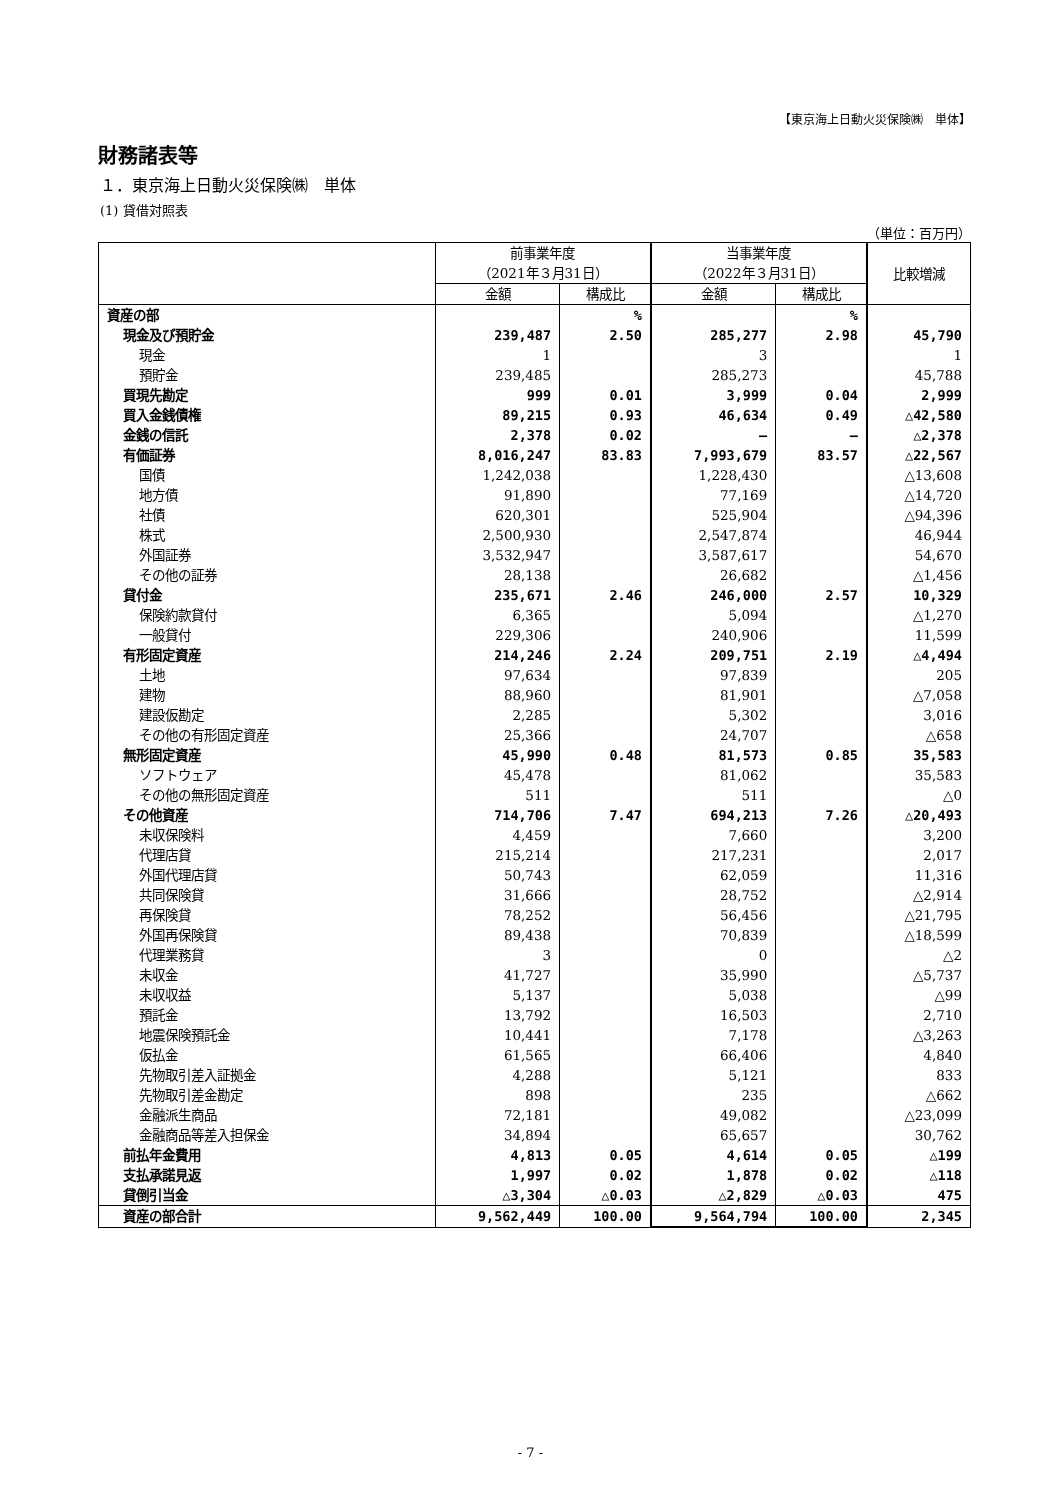【東京海上日動火災保険㈱　単体】
財務諸表等
１．東京海上日動火災保険㈱　単体
(1) 貸借対照表
（単位：百万円）
| | 前事業年度 （2021年３月31日） | | 当事業年度 （2022年３月31日） | | 比較増減 |
| --- | --- | --- | --- | --- | --- |
| | 金額 | 構成比 | 金額 | 構成比 | |
| 資産の部 | | % | | % | |
| 現金及び預貯金 | 239,487 | 2.50 | 285,277 | 2.98 | 45,790 |
| 現金 | 1 | | 3 | | 1 |
| 預貯金 | 239,485 | | 285,273 | | 45,788 |
| 買現先勘定 | 999 | 0.01 | 3,999 | 0.04 | 2,999 |
| 買入金銭債権 | 89,215 | 0.93 | 46,634 | 0.49 | △42,580 |
| 金銭の信託 | 2,378 | 0.02 | ― | ― | △2,378 |
| 有価証券 | 8,016,247 | 83.83 | 7,993,679 | 83.57 | △22,567 |
| 国債 | 1,242,038 | | 1,228,430 | | △13,608 |
| 地方債 | 91,890 | | 77,169 | | △14,720 |
| 社債 | 620,301 | | 525,904 | | △94,396 |
| 株式 | 2,500,930 | | 2,547,874 | | 46,944 |
| 外国証券 | 3,532,947 | | 3,587,617 | | 54,670 |
| その他の証券 | 28,138 | | 26,682 | | △1,456 |
| 貸付金 | 235,671 | 2.46 | 246,000 | 2.57 | 10,329 |
| 保険約款貸付 | 6,365 | | 5,094 | | △1,270 |
| 一般貸付 | 229,306 | | 240,906 | | 11,599 |
| 有形固定資産 | 214,246 | 2.24 | 209,751 | 2.19 | △4,494 |
| 土地 | 97,634 | | 97,839 | | 205 |
| 建物 | 88,960 | | 81,901 | | △7,058 |
| 建設仮勘定 | 2,285 | | 5,302 | | 3,016 |
| その他の有形固定資産 | 25,366 | | 24,707 | | △658 |
| 無形固定資産 | 45,990 | 0.48 | 81,573 | 0.85 | 35,583 |
| ソフトウェア | 45,478 | | 81,062 | | 35,583 |
| その他の無形固定資産 | 511 | | 511 | | △0 |
| その他資産 | 714,706 | 7.47 | 694,213 | 7.26 | △20,493 |
| 未収保険料 | 4,459 | | 7,660 | | 3,200 |
| 代理店貸 | 215,214 | | 217,231 | | 2,017 |
| 外国代理店貸 | 50,743 | | 62,059 | | 11,316 |
| 共同保険貸 | 31,666 | | 28,752 | | △2,914 |
| 再保険貸 | 78,252 | | 56,456 | | △21,795 |
| 外国再保険貸 | 89,438 | | 70,839 | | △18,599 |
| 代理業務貸 | 3 | | 0 | | △2 |
| 未収金 | 41,727 | | 35,990 | | △5,737 |
| 未収収益 | 5,137 | | 5,038 | | △99 |
| 預託金 | 13,792 | | 16,503 | | 2,710 |
| 地震保険預託金 | 10,441 | | 7,178 | | △3,263 |
| 仮払金 | 61,565 | | 66,406 | | 4,840 |
| 先物取引差入証拠金 | 4,288 | | 5,121 | | 833 |
| 先物取引差金勘定 | 898 | | 235 | | △662 |
| 金融派生商品 | 72,181 | | 49,082 | | △23,099 |
| 金融商品等差入担保金 | 34,894 | | 65,657 | | 30,762 |
| 前払年金費用 | 4,813 | 0.05 | 4,614 | 0.05 | △199 |
| 支払承諾見返 | 1,997 | 0.02 | 1,878 | 0.02 | △118 |
| 貸倒引当金 | △3,304 | △0.03 | △2,829 | △0.03 | 475 |
| 資産の部合計 | 9,562,449 | 100.00 | 9,564,794 | 100.00 | 2,345 |
- 7 -